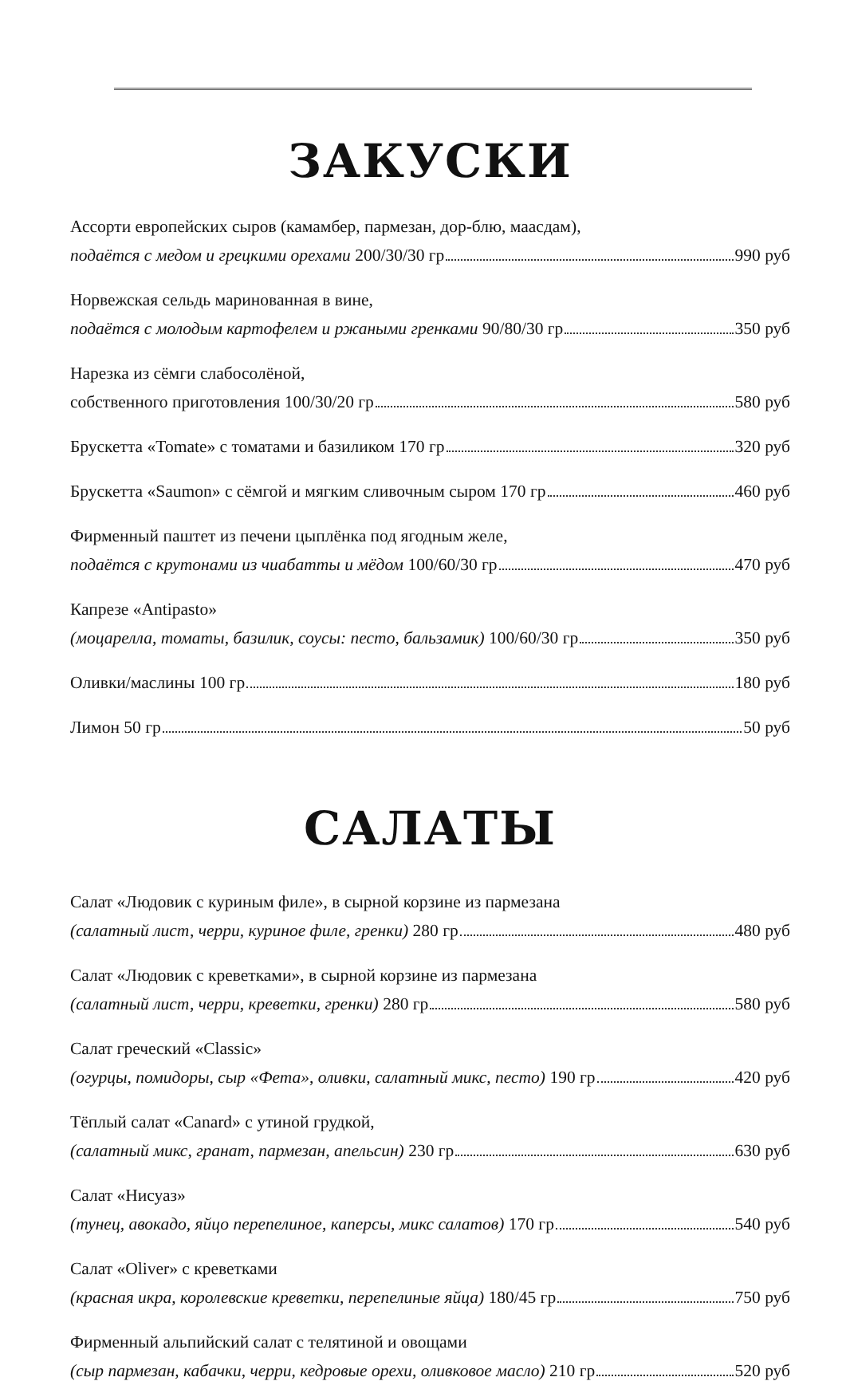ЗАКУСКИ
Ассорти европейских сыров (камамбер, пармезан, дор-блю, маасдам),
подаётся с медом и грецкими орехами 200/30/30 гр 990 руб
Норвежская сельдь маринованная в вине,
подаётся с молодым картофелем и ржаными гренками 90/80/30 гр 350 руб
Нарезка из сёмги слабосолёной,
собственного приготовления 100/30/20 гр 580 руб
Брускетта «Tomate» с томатами и базиликом 170 гр 320 руб
Брускетта «Saumon» с сёмгой и мягким сливочным сыром 170 гр 460 руб
Фирменный паштет из печени цыплёнка под ягодным желе,
подаётся с крутонами из чиабатты и мёдом 100/60/30 гр 470 руб
Капрезе «Antipasto»
(моцарелла, томаты, базилик, соусы: песто, бальзамик) 100/60/30 гр 350 руб
Оливки/маслины 100 гр 180 руб
Лимон 50 гр 50 руб
САЛАТЫ
Салат «Людовик с куриным филе», в сырной корзине из пармезана
(салатный лист, черри, куриное филе, гренки) 280 гр 480 руб
Салат «Людовик с креветками», в сырной корзине из пармезана
(салатный лист, черри, креветки, гренки) 280 гр 580 руб
Салат греческий «Classic»
(огурцы, помидоры, сыр «Фета», оливки, салатный микс, песто) 190 гр 420 руб
Тёплый салат «Canard» с утиной грудкой,
(салатный микс, гранат, пармезан, апельсин) 230 гр 630 руб
Салат «Нисуаз»
(тунец, авокадо, яйцо перепелиное, каперсы, микс салатов) 170 гр 540 руб
Салат «Oliver» с креветками
(красная икра, королевские креветки, перепелиные яйца) 180/45 гр 750 руб
Фирменный альпийский салат с телятиной и овощами
(сыр пармезан, кабачки, черри, кедровые орехи, оливковое масло) 210 гр 520 руб